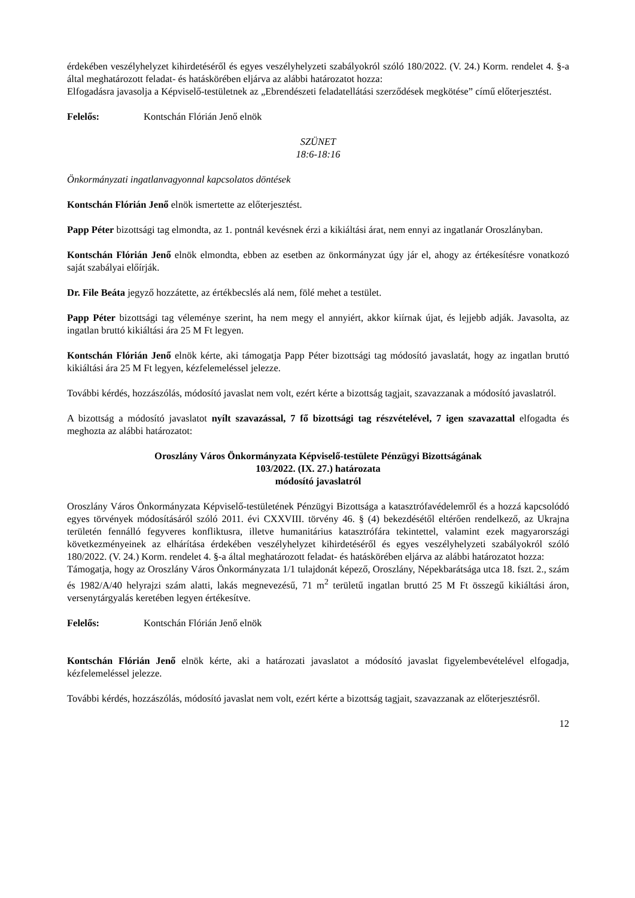érdekében veszélyhelyzet kihirdetéséről és egyes veszélyhelyzeti szabályokról szóló 180/2022. (V. 24.) Korm. rendelet 4. §-a által meghatározott feladat- és hatáskörében eljárva az alábbi határozatot hozza:
Elfogadásra javasolja a Képviselő-testületnek az „Ebrendészeti feladatellátási szerződések megkötése” című előterjesztést.
Felelős: Kontschán Flórián Jenő elnök
SZÜNET
18:6-18:16
Önkormányzati ingatlanvagyonnal kapcsolatos döntések
Kontschán Flórián Jenő elnök ismertette az előterjesztést.
Papp Péter bizottsági tag elmondta, az 1. pontnál kevésnek érzi a kikiáltási árat, nem ennyi az ingatlanár Oroszlányban.
Kontschán Flórián Jenő elnök elmondta, ebben az esetben az önkormányzat úgy jár el, ahogy az értékesítésre vonatkozó saját szabályai előírják.
Dr. File Beáta jegyző hozzátette, az értékbecslés alá nem, fölé mehet a testület.
Papp Péter bizottsági tag véleménye szerint, ha nem megy el annyiért, akkor kiírnak újat, és lejjebb adják. Javasolta, az ingatlan bruttó kikiáltási ára 25 M Ft legyen.
Kontschán Flórián Jenő elnök kérte, aki támogatja Papp Péter bizottsági tag módosító javaslatát, hogy az ingatlan bruttó kikiáltási ára 25 M Ft legyen, kézfelemeléssel jelezze.
További kérdés, hozzászólás, módosító javaslat nem volt, ezért kérte a bizottság tagjait, szavazzanak a módosító javaslatról.
A bizottság a módosító javaslatot nyílt szavazással, 7 fő bizottsági tag részvételével, 7 igen szavazattal elfogadta és meghozta az alábbi határozatot:
Oroszlány Város Önkormányzata Képviselő-testülete Pénzügyi Bizottságának
103/2022. (IX. 27.) határozata
módosító javaslatról
Oroszlány Város Önkormányzata Képviselő-testületének Pénzügyi Bizottsága a katasztrófavédelemről és a hozzá kapcsolódó egyes törvények módosításáról szóló 2011. évi CXXVIII. törvény 46. § (4) bekezdésétől eltérően rendelkező, az Ukrajna területén fennálló fegyveres konfliktusra, illetve humanitárius katasztrófára tekintettel, valamint ezek magyarországi következményeinek az elhárítása érdekében veszélyhelyzet kihirdetéséről és egyes veszélyhelyzeti szabályokról szóló 180/2022. (V. 24.) Korm. rendelet 4. §-a által meghatározott feladat- és hatáskörében eljárva az alábbi határozatot hozza:
Támogatja, hogy az Oroszlány Város Önkormányzata 1/1 tulajdonát képező, Oroszlány, Népekbarátsága utca 18. fszt. 2., szám és 1982/A/40 helyrajzi szám alatti, lakás megnevezésű, 71 m<sup>2</sup> területű ingatlan bruttó 25 M Ft összegű kikiáltási áron, versenytárgyalás keretében legyen értékesítve.
Felelős: Kontschán Flórián Jenő elnök
Kontschán Flórián Jenő elnök kérte, aki a határozati javaslatot a módosító javaslat figyelembevételével elfogadja, kézfelemeléssel jelezze.
További kérdés, hozzászólás, módosító javaslat nem volt, ezért kérte a bizottság tagjait, szavazzanak az előterjesztésről.
12